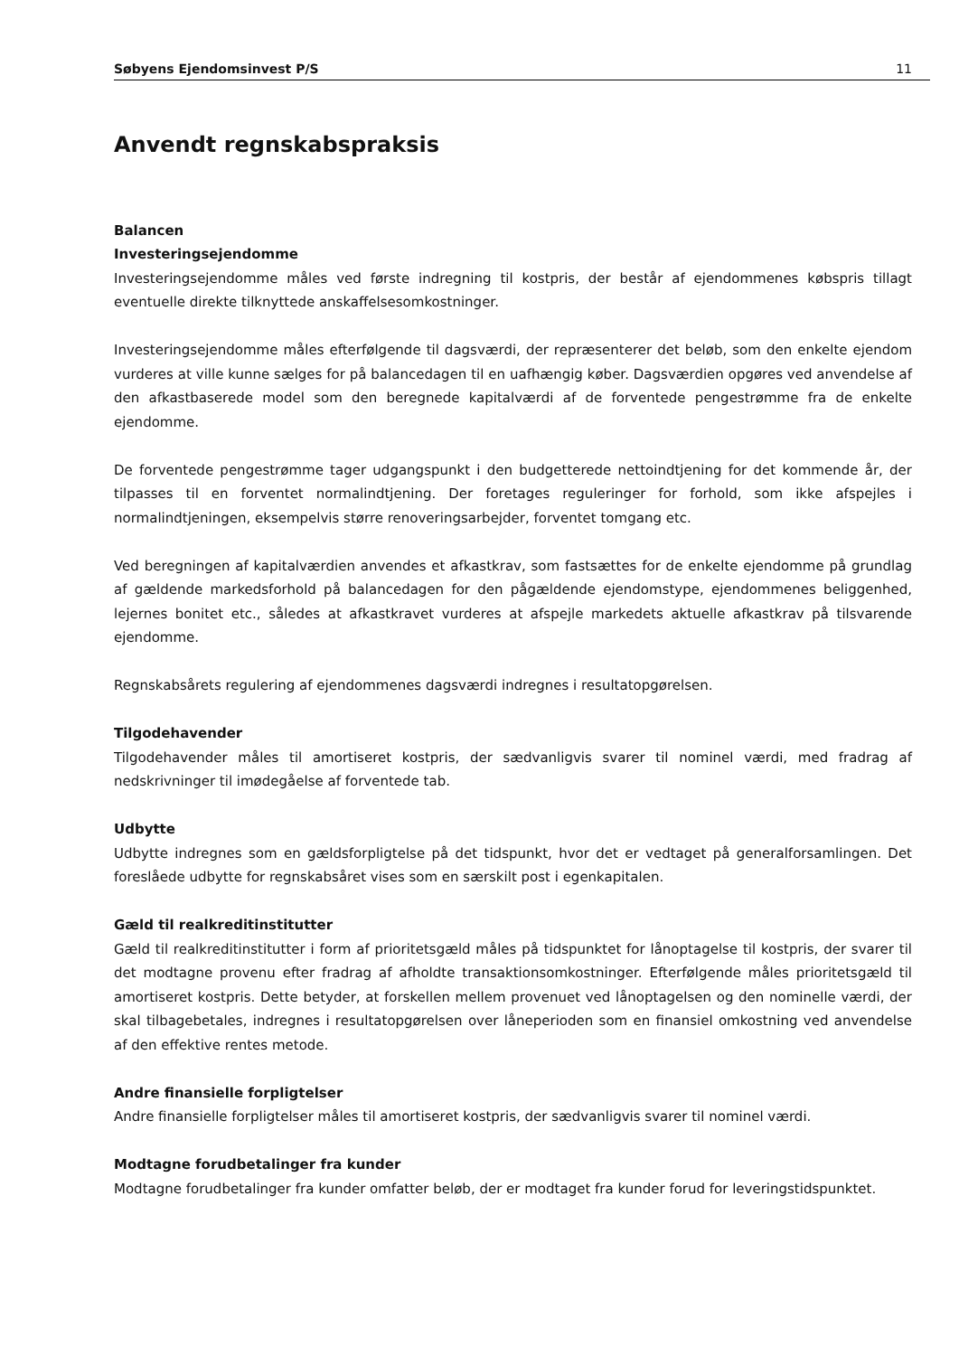Søbyens Ejendomsinvest P/S 11
Anvendt regnskabspraksis
Balancen
Investeringsejendomme
Investeringsejendomme måles ved første indregning til kostpris, der består af ejendommenes købspris tillagt eventuelle direkte tilknyttede anskaffelsesomkostninger.
Investeringsejendomme måles efterfølgende til dagsværdi, der repræsenterer det beløb, som den enkelte ejendom vurderes at ville kunne sælges for på balancedagen til en uafhængig køber. Dagsværdien opgøres ved anvendelse af den afkastbaserede model som den beregnede kapitalværdi af de forventede pengestrømme fra de enkelte ejendomme.
De forventede pengestrømme tager udgangspunkt i den budgetterede nettoindtjening for det kommende år, der tilpasses til en forventet normalindtjening. Der foretages reguleringer for forhold, som ikke afspejles i normalindtjeningen, eksempelvis større renoveringsarbejder, forventet tomgang etc.
Ved beregningen af kapitalværdien anvendes et afkastkrav, som fastsættes for de enkelte ejendomme på grundlag af gældende markedsforhold på balancedagen for den pågældende ejendomstype, ejendommenes beliggenhed, lejernes bonitet etc., således at afkastkravet vurderes at afspejle markedets aktuelle afkastkrav på tilsvarende ejendomme.
Regnskabsårets regulering af ejendommenes dagsværdi indregnes i resultatopgørelsen.
Tilgodehavender
Tilgodehavender måles til amortiseret kostpris, der sædvanligvis svarer til nominel værdi, med fradrag af nedskrivninger til imødegåelse af forventede tab.
Udbytte
Udbytte indregnes som en gældsforpligtelse på det tidspunkt, hvor det er vedtaget på generalforsamlingen. Det foreslåede udbytte for regnskabsåret vises som en særskilt post i egenkapitalen.
Gæld til realkreditinstitutter
Gæld til realkreditinstitutter i form af prioritetsgæld måles på tidspunktet for lånoptagelse til kostpris, der svarer til det modtagne provenu efter fradrag af afholdte transaktionsomkostninger. Efterfølgende måles prioritetsgæld til amortiseret kostpris. Dette betyder, at forskellen mellem provenuet ved lånoptagelsen og den nominelle værdi, der skal tilbagebetales, indregnes i resultatopgørelsen over låneperioden som en finansiel omkostning ved anvendelse af den effektive rentes metode.
Andre finansielle forpligtelser
Andre finansielle forpligtelser måles til amortiseret kostpris, der sædvanligvis svarer til nominel værdi.
Modtagne forudbetalinger fra kunder
Modtagne forudbetalinger fra kunder omfatter beløb, der er modtaget fra kunder forud for leveringstidspunktet.